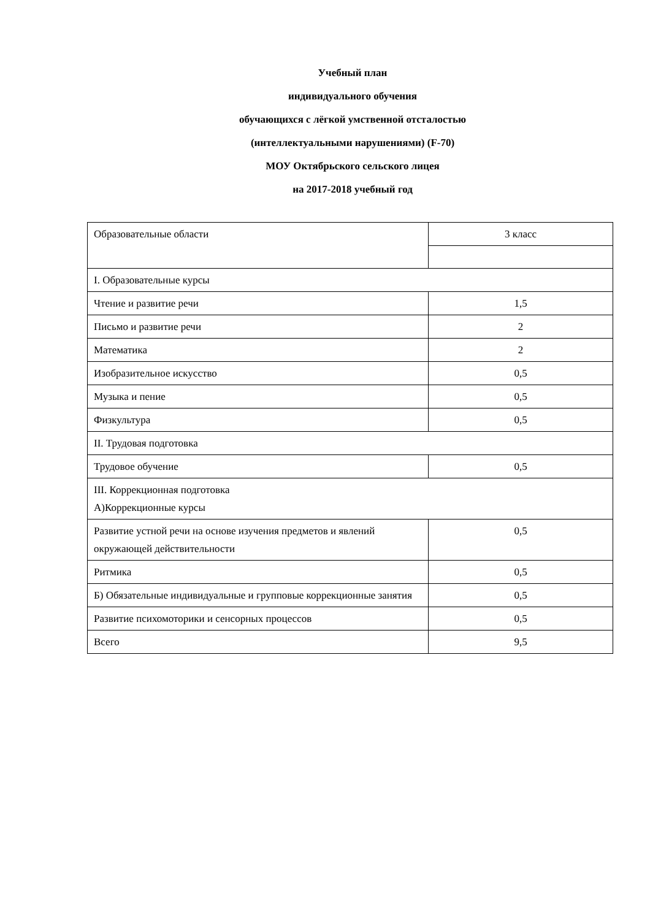Учебный план
индивидуального обучения
обучающихся с лёгкой умственной отсталостью
(интеллектуальными нарушениями) (F-70)
МОУ Октябрьского сельского лицея
на 2017-2018 учебный год
| Образовательные области | 3 класс |
| I. Образовательные курсы | |
| Чтение и развитие речи | 1,5 |
| Письмо и развитие речи | 2 |
| Математика | 2 |
| Изобразительное искусство | 0,5 |
| Музыка и пение | 0,5 |
| Физкультура | 0,5 |
| II. Трудовая подготовка | |
| Трудовое обучение | 0,5 |
| III. Коррекционная подготовка А)Коррекционные курсы | |
| Развитие устной речи на основе изучения предметов и явлений окружающей действительности | 0,5 |
| Ритмика | 0,5 |
| Б) Обязательные индивидуальные и групповые коррекционные занятия | 0,5 |
| Развитие психомоторики и сенсорных процессов | 0,5 |
| Всего | 9,5 |